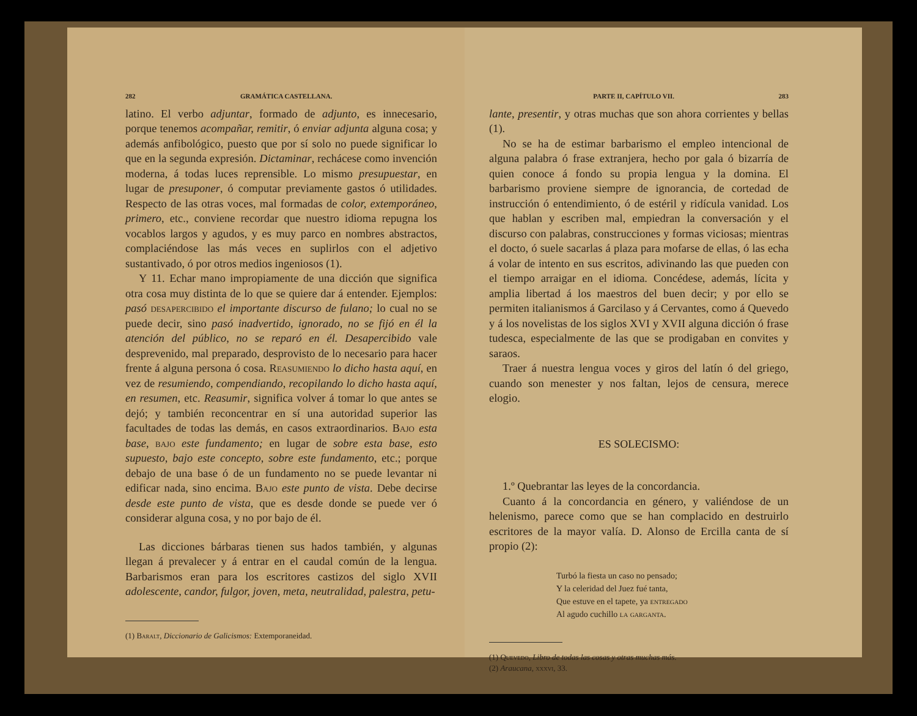282 GRAMÁTICA CASTELLANA.
latino. El verbo adjuntar, formado de adjunto, es innecesario, porque tenemos acompañar, remitir, ó enviar adjunta alguna cosa; y además anfibológico, puesto que por sí solo no puede significar lo que en la segunda expresión. Dictaminar, rechácese como invención moderna, á todas luces reprensible. Lo mismo presupuestar, en lugar de presuponer, ó computar previamente gastos ó utilidades. Respecto de las otras voces, mal formadas de color, extemporáneo, primero, etc., conviene recordar que nuestro idioma repugna los vocablos largos y agudos, y es muy parco en nombres abstractos, complaciéndose las más veces en suplirlos con el adjetivo sustantivado, ó por otros medios ingeniosos (1).
Y 11. Echar mano impropiamente de una dicción que significa otra cosa muy distinta de lo que se quiere dar á entender. Ejemplos: pasó desapercibido el importante discurso de fulano; lo cual no se puede decir, sino pasó inadvertido, ignorado, no se fijó en él la atención del público, no se reparó en él. Desapercibido vale desprevenido, mal preparado, desprovisto de lo necesario para hacer frente á alguna persona ó cosa. Reasumiendo lo dicho hasta aquí, en vez de resumiendo, compendiando, recopilando lo dicho hasta aquí, en resumen, etc. Reasumir, significa volver á tomar lo que antes se dejó; y también reconcentrar en sí una autoridad superior las facultades de todas las demás, en casos extraordinarios. Bajo esta base, bajo este fundamento; en lugar de sobre esta base, esto supuesto, bajo este concepto, sobre este fundamento, etc.; porque debajo de una base ó de un fundamento no se puede levantar ni edificar nada, sino encima. Bajo este punto de vista. Debe decirse desde este punto de vista, que es desde donde se puede ver ó considerar alguna cosa, y no por bajo de él.
Las dicciones bárbaras tienen sus hados también, y algunas llegan á prevalecer y á entrar en el caudal común de la lengua. Barbarismos eran para los escritores castizos del siglo XVII adolescente, candor, fulgor, joven, meta, neutralidad, palestra, petu-
(1) Baralt, Diccionario de Galicismos: Extemporaneidad.
PARTE II, CAPÍTULO VII. 283
lante, presentir, y otras muchas que son ahora corrientes y bellas (1).
No se ha de estimar barbarismo el empleo intencional de alguna palabra ó frase extranjera, hecho por gala ó bizarría de quien conoce á fondo su propia lengua y la domina. El barbarismo proviene siempre de ignorancia, de cortedad de instrucción ó entendimiento, ó de estéril y ridícula vanidad. Los que hablan y escriben mal, empiedran la conversación y el discurso con palabras, construcciones y formas viciosas; mientras el docto, ó suele sacarlas á plaza para mofarse de ellas, ó las echa á volar de intento en sus escritos, adivinando las que pueden con el tiempo arraigar en el idioma. Concédese, además, lícita y amplia libertad á los maestros del buen decir; y por ello se permiten italianismos á Garcilaso y á Cervantes, como á Quevedo y á los novelistas de los siglos XVI y XVII alguna dicción ó frase tudesca, especialmente de las que se prodigaban en convites y saraos.
Traer á nuestra lengua voces y giros del latín ó del griego, cuando son menester y nos faltan, lejos de censura, merece elogio.
ES SOLECISMO:
1.º Quebrantar las leyes de la concordancia.
Cuanto á la concordancia en género, y valiéndose de un helenismo, parece como que se han complacido en destruirlo escritores de la mayor valía. D. Alonso de Ercilla canta de sí propio (2):
Turbó la fiesta un caso no pensado;
Y la celeridad del Juez fué tanta,
Que estuve en el tapete, ya entregado
Al agudo cuchillo la garganta.
(1) Quevedo, Libro de todas las cosas y otras muchas más.
(2) Araucana, xxxvi, 33.